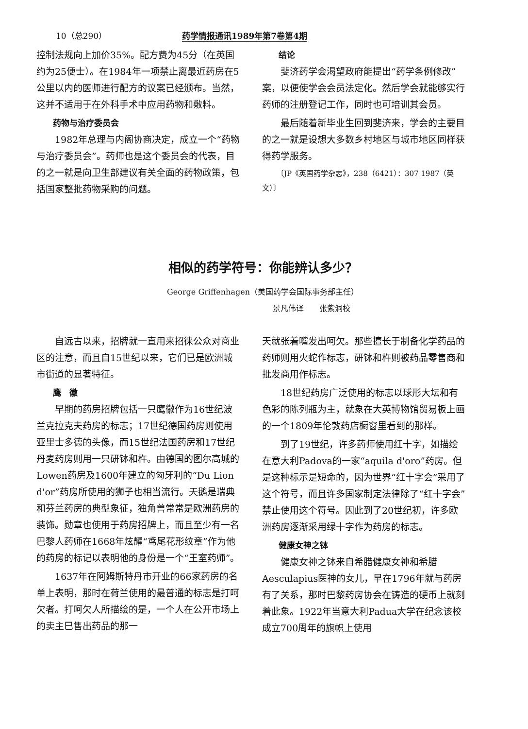10（总290） 药学情报通讯1989年第7卷第4期
控制法规向上加价35%。配方费为45分（在英国约为25便士）。在1984年一项禁止离最近药房在5公里以内的医师进行配方的议案已经颁布。当然，这并不适用于在外科手术中应用药物和敷料。
药物与治疗委员会
1982年总理与内阁协商决定，成立一个“药物与治疗委员会”。药师也是这个委员会的代表，目的之一就是向卫生部建议有关全面的药物政策，包括国家整批药物采购的问题。
结论
斐济药学会渴望政府能提出“药学条例修改”案，以便使学会会员法定化。然后学会就能够实行药师的注册登记工作，同时也可培训其会员。
最后随着新毕业生回到斐济来，学会的主要目的之一就是设想大多数乡村地区与城市地区同样获得药学服务。
〔JP《英国药学杂志》，238（6421）：307 1987（英文）〕
相似的药学符号：你能辨认多少？
George Griffenhagen（美国药学会国际事务部主任）
景凡伟译　　张紫洞校
自远古以来，招牌就一直用来招徕公众对商业区的注意，而且自15世纪以来，它们已是欧洲城市街道的显著特征。
鹰　徽
早期的药房招牌包括一只鹰徽作为16世纪波兰克拉克夫药房的标志；17世纪德国药房则使用亚里士多德的头像，而15世纪法国药房和17世纪丹麦药房则用一只研钵和杵。由德国的图尔高城的Lowen药房及1600年建立的匈牙利的“Du Lion d'or”药房所使用的狮子也相当流行。天鹅是瑞典和芬兰药房的典型象征，独角兽常常是欧洲药房的装饰。勋章也使用于药房招牌上，而且至少有一名巴黎人药师在1668年炫耀“鸢尾花形纹章”作为他的药房的标记以表明他的身份是一个“王室药师”。
1637年在阿姆斯特丹市开业的66家药房的名单上表明，那时在荷兰使用的最普通的标志是打呵欠者。打呵欠人所描绘的是，一个人在公开市场上的卖主巳售出药品的那一
天就张着嘴发出呵欠。那些擅长于制备化学药品的药师则用火蛇作标志，研钵和杵则被药品零售商和批发商用作标志。
18世纪药房广泛使用的标志以球形大坛和有色彩的陈列瓶为主，就象在大英博物馆贸易板上画的一个1809年伦敦药店橱窗里看到的那样。
到了19世纪，许多药师使用红十字，如描绘在意大利Padova的一家“aquila d'oro”药房。但是这种标示是短命的，因为世界“红十字会”采用了这个符号，而且许多国家制定法律除了“红十字会”禁止使用这个符号。因此到了20世纪初，许多欧洲药房逐渐采用绿十字作为药房的标志。
健康女神之钵
健康女神之钵来自希腊健康女神和希腊Aesculapius医神的女儿，早在1796年就与药房有了关系，那时巴黎药房协会在铸造的硬币上就刻着此象。1922年当意大利Padua大学在纪念该校成立700周年的旗帜上使用